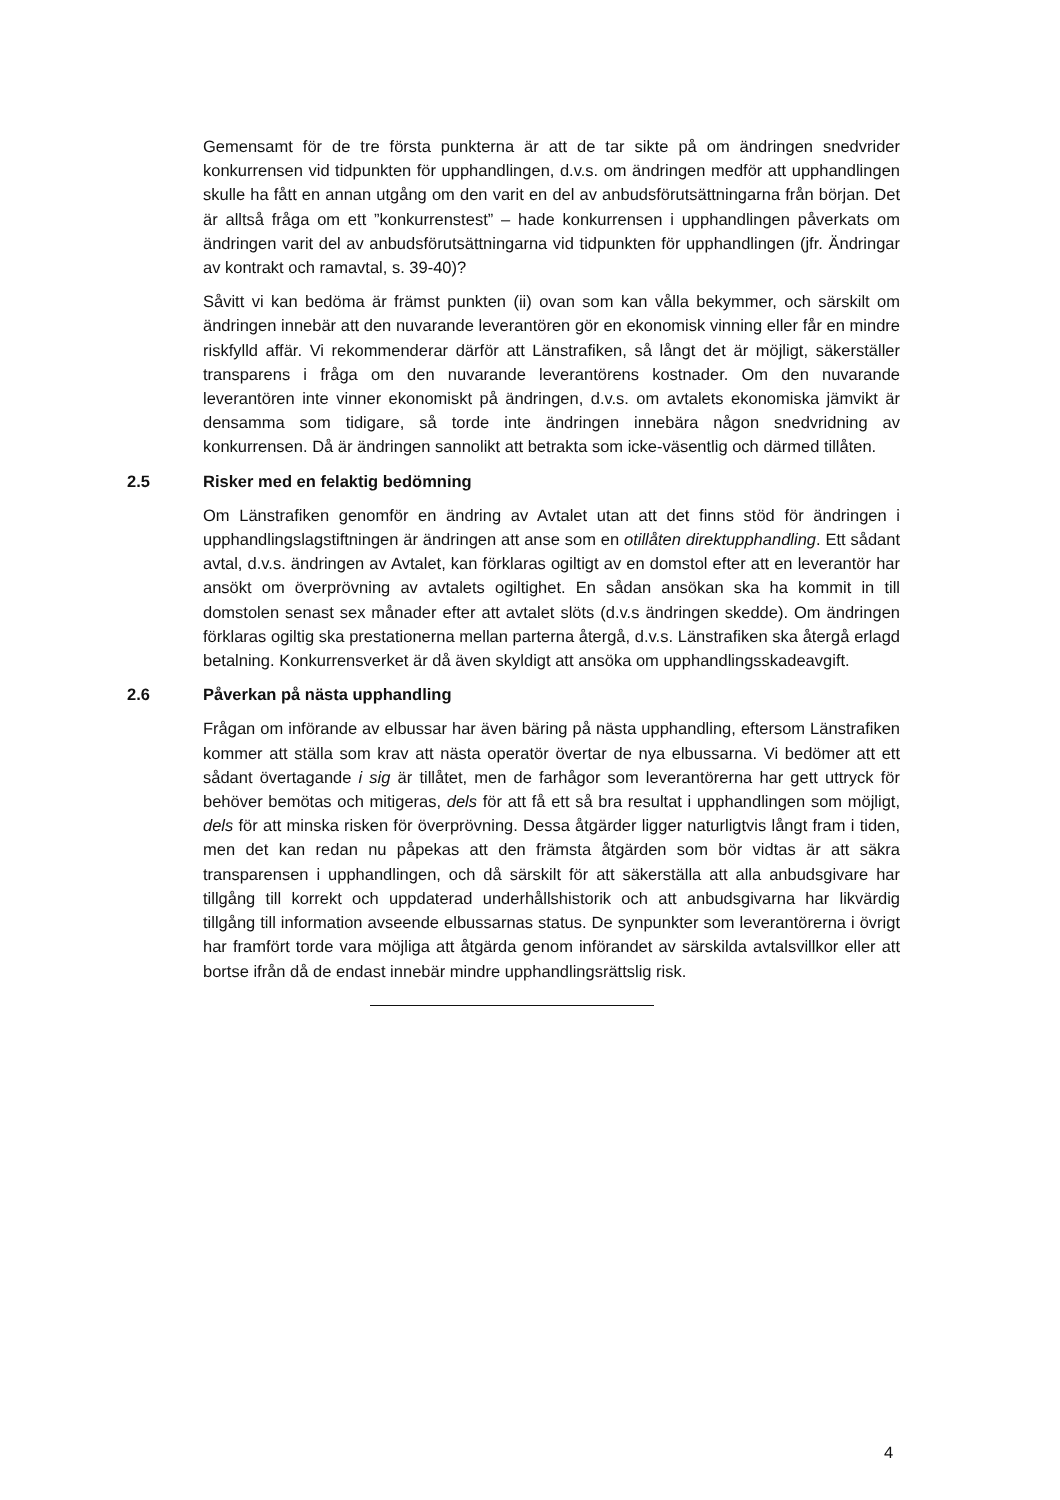Gemensamt för de tre första punkterna är att de tar sikte på om ändringen snedvrider konkurrensen vid tidpunkten för upphandlingen, d.v.s. om ändringen medför att upphandlingen skulle ha fått en annan utgång om den varit en del av anbudsförutsättningarna från början. Det är alltså fråga om ett ”konkurrenstest” – hade konkurrensen i upphandlingen påverkats om ändringen varit del av anbudsförutsättningarna vid tidpunkten för upphandlingen (jfr. Ändringar av kontrakt och ramavtal, s. 39-40)?
Såvitt vi kan bedöma är främst punkten (ii) ovan som kan vålla bekymmer, och särskilt om ändringen innebär att den nuvarande leverantören gör en ekonomisk vinning eller får en mindre riskfylld affär. Vi rekommenderar därför att Länstrafiken, så långt det är möjligt, säkerställer transparens i fråga om den nuvarande leverantörens kostnader. Om den nuvarande leverantören inte vinner ekonomiskt på ändringen, d.v.s. om avtalets ekonomiska jämvikt är densamma som tidigare, så torde inte ändringen innebära någon snedvridning av konkurrensen. Då är ändringen sannolikt att betrakta som icke-väsentlig och därmed tillåten.
2.5 Risker med en felaktig bedömning
Om Länstrafiken genomför en ändring av Avtalet utan att det finns stöd för ändringen i upphandlingslagstiftningen är ändringen att anse som en otillåten direktupphandling. Ett sådant avtal, d.v.s. ändringen av Avtalet, kan förklaras ogiltigt av en domstol efter att en leverantör har ansökt om överprövning av avtalets ogiltighet. En sådan ansökan ska ha kommit in till domstolen senast sex månader efter att avtalet slöts (d.v.s ändringen skedde). Om ändringen förklaras ogiltig ska prestationerna mellan parterna återgå, d.v.s. Länstrafiken ska återgå erlagd betalning. Konkurrensverket är då även skyldigt att ansöka om upphandlingsskadeavgift.
2.6 Påverkan på nästa upphandling
Frågan om införande av elbussar har även bäring på nästa upphandling, eftersom Länstrafiken kommer att ställa som krav att nästa operatör övertar de nya elbussarna. Vi bedömer att ett sådant övertagande i sig är tillåtet, men de farhågor som leverantörerna har gett uttryck för behöver bemötas och mitigeras, dels för att få ett så bra resultat i upphandlingen som möjligt, dels för att minska risken för överprövning. Dessa åtgärder ligger naturligtvis långt fram i tiden, men det kan redan nu påpekas att den främsta åtgärden som bör vidtas är att säkra transparensen i upphandlingen, och då särskilt för att säkerställa att alla anbudsgivare har tillgång till korrekt och uppdaterad underhållshistorik och att anbudsgivarna har likvärdig tillgång till information avseende elbussarnas status. De synpunkter som leverantörerna i övrigt har framfört torde vara möjliga att åtgärda genom införandet av särskilda avtalsvillkor eller att bortse ifrån då de endast innebär mindre upphandlingsrättslig risk.
4